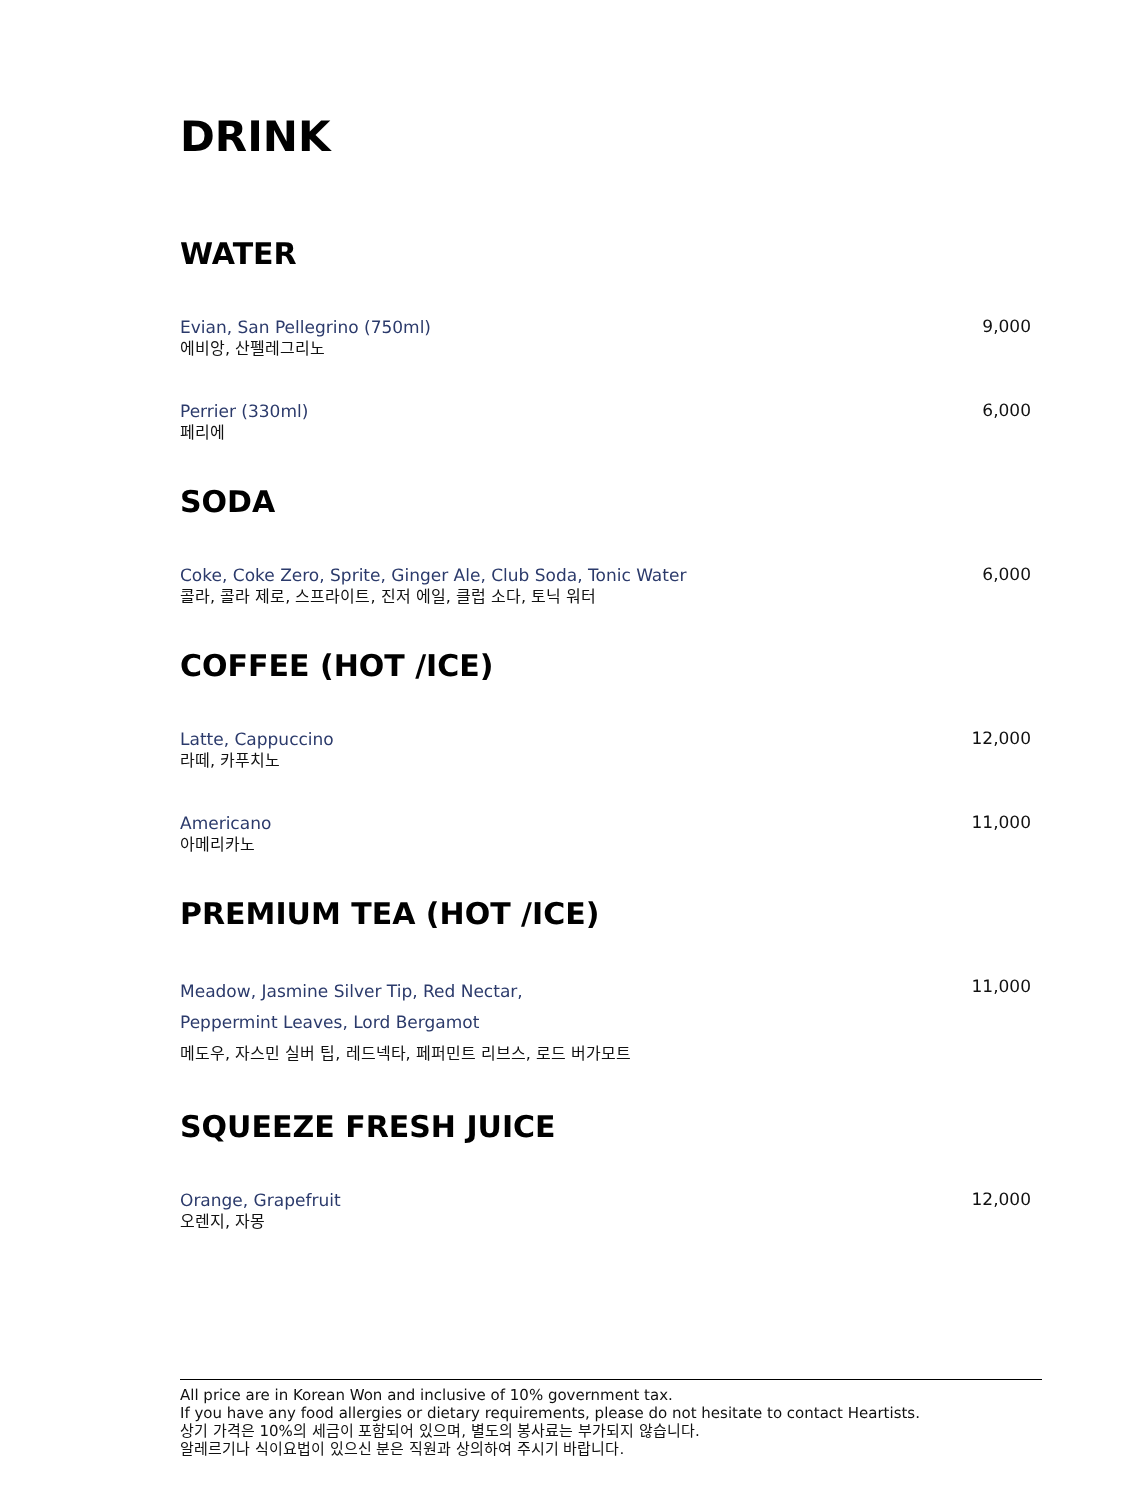DRINK
WATER
Evian, San Pellegrino (750ml)
에비앙, 산펠레그리노
9,000
Perrier (330ml)
페리에
6,000
SODA
Coke, Coke Zero, Sprite, Ginger Ale, Club Soda, Tonic Water
콜라, 콜라 제로, 스프라이트, 진저 에일, 클럽 소다, 토닉 워터
6,000
COFFEE (HOT /ICE)
Latte, Cappuccino
라떼, 카푸치노
12,000
Americano
아메리카노
11,000
PREMIUM TEA (HOT /ICE)
Meadow, Jasmine Silver Tip, Red Nectar,
Peppermint Leaves, Lord Bergamot
메도우, 자스민 실버 팁, 레드넥타, 페퍼민트 리브스, 로드 버가모트
11,000
SQUEEZE FRESH JUICE
Orange, Grapefruit
오렌지, 자몽
12,000
All price are in Korean Won and inclusive of 10% government tax.
If you have any food allergies or dietary requirements, please do not hesitate to contact Heartists.
상기 가격은 10%의 세금이 포함되어 있으며, 별도의 봉사료는 부가되지 않습니다.
알레르기나 식이요법이 있으신 분은 직원과 상의하여 주시기 바랍니다.